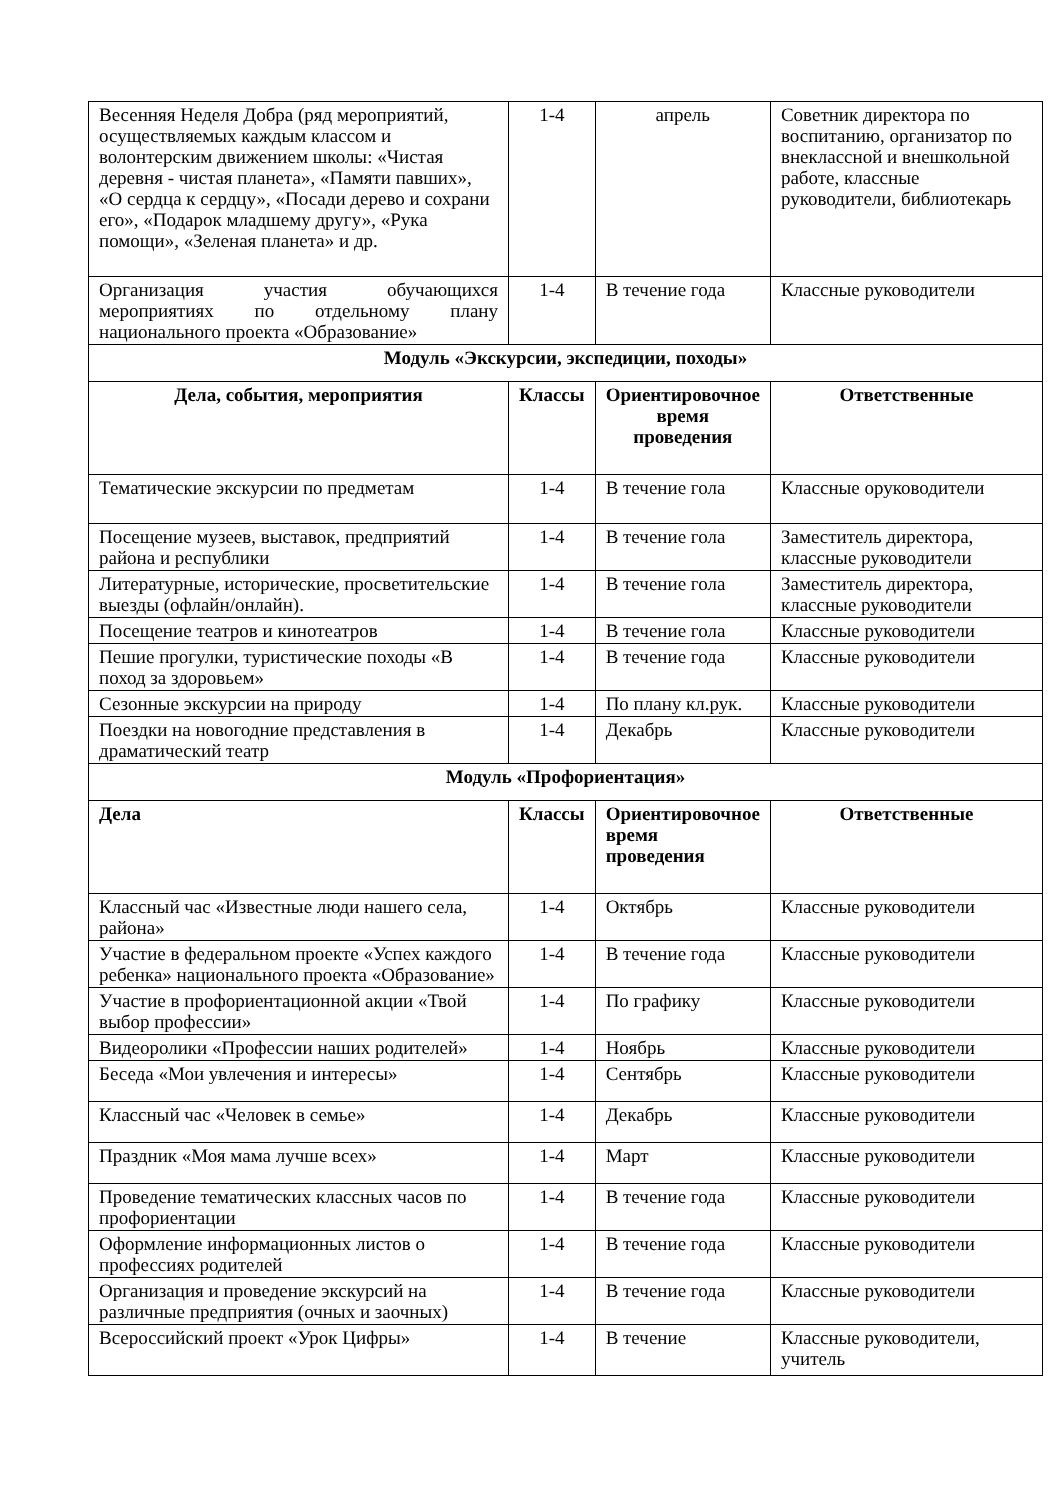| Весенняя Неделя Добра (ряд мероприятий, осуществляемых каждым классом и волонтерским движением школы: «Чистая деревня - чистая планета», «Памяти павших», «О сердца к сердцу», «Посади дерево и сохрани его», «Подарок младшему другу», «Рука помощи», «Зеленая планета» и др. | 1-4 | апрель | Советник директора по воспитанию, организатор по внеклассной и внешкольной работе, классные руководители, библиотекарь |
| Организация участия обучающихся мероприятиях по отдельному плану национального проекта «Образование» | 1-4 | В течение года | Классные руководители |
| Модуль «Экскурсии, экспедиции, походы» | | | |
| Дела, события, мероприятия | Классы | Ориентировочное время проведения | Ответственные |
| Тематические экскурсии по предметам | 1-4 | В течение гола | Классные оруководители |
| Посещение музеев, выставок, предприятий района и республики | 1-4 | В течение гола | Заместитель директора, классные руководители |
| Литературные, исторические, просветительские выезды (офлайн/онлайн). | 1-4 | В течение гола | Заместитель директора, классные руководители |
| Посещение театров и кинотеатров | 1-4 | В течение гола | Классные руководители |
| Пешие прогулки, туристические походы «В поход за здоровьем» | 1-4 | В течение года | Классные руководители |
| Сезонные экскурсии на природу | 1-4 | По плану кл.рук. | Классные руководители |
| Поездки на новогодние представления в драматический театр | 1-4 | Декабрь | Классные руководители |
| Модуль «Профориентация» | | | |
| Дела | Классы | Ориентировочное время проведения | Ответственные |
| Классный час «Известные люди нашего села, района» | 1-4 | Октябрь | Классные руководители |
| Участие в федеральном проекте «Успех каждого ребенка» национального проекта «Образование» | 1-4 | В течение года | Классные руководители |
| Участие в профориентационной акции «Твой выбор профессии» | 1-4 | По графику | Классные руководители |
| Видеоролики «Профессии наших родителей» | 1-4 | Ноябрь | Классные руководители |
| Беседа «Мои увлечения и интересы» | 1-4 | Сентябрь | Классные руководители |
| Классный час «Человек в семье» | 1-4 | Декабрь | Классные руководители |
| Праздник «Моя мама лучше всех» | 1-4 | Март | Классные руководители |
| Проведение тематических классных часов по профориентации | 1-4 | В течение года | Классные руководители |
| Оформление информационных листов о профессиях родителей | 1-4 | В течение года | Классные руководители |
| Организация и проведение экскурсий на различные предприятия (очных и заочных) | 1-4 | В течение года | Классные руководители |
| Всероссийский проект «Урок Цифры» | 1-4 | В течение | Классные руководители, учитель |